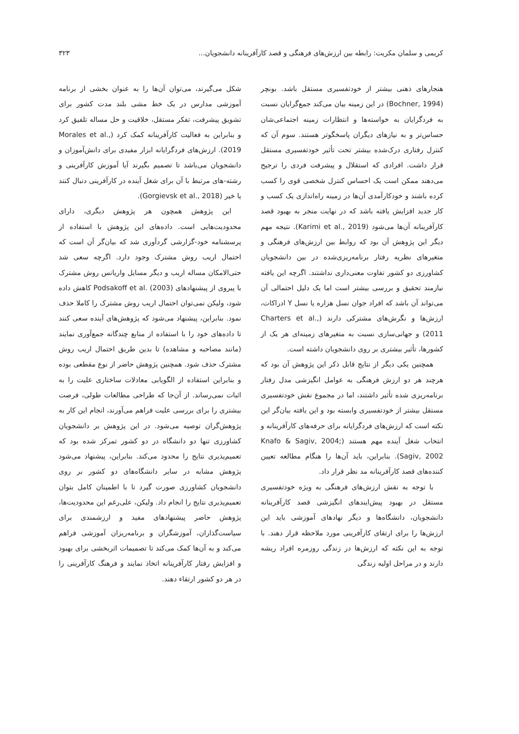کریمی و سلمان مکریت: رابطه بین ارزش‌های فرهنگی و قصد کارآفرینانه دانشجویان... ۳۲۳
هنجارهای ذهنی بیشتر از خودتفسیری مستقل باشد. بونچر (Bochner, 1994) در این زمینه بیان می‌کند جمع‌گرایان نسبت به فردگرایان به خواسته‌ها و انتظارات زمینه اجتماعی‌شان حساس‌تر و به نیازهای دیگران پاسخگوتر هستند. سوم آن که کنترل رفتاری درک‌شده بیشتر تحت تأثیر خودتفسیری مستقل قرار داشت. افرادی که استقلال و پیشرفت فردی را ترجیح می‌دهند ممکن است یک احساس کنترل شخصی قوی را کسب کرده باشند و خودکارآمدی آن‌ها در زمینه راه‌اندازی یک کسب و کار جدید افزایش یافته باشد که در نهایت منجر به بهبود قصد کارآفرینانه آن‌ها می‌شود (Karimi et al., 2019). نتیجه مهم دیگر این پژوهش آن بود که روابط بین ارزش‌های فرهنگی و متغیرهای نظریه رفتار برنامه‌ریزی‌شده در بین دانشجویان کشاورزی دو کشور تفاوت معنی‌داری نداشتند. اگرچه این یافته نیازمند تحقیق و بررسی بیشتر است اما یک دلیل احتمالی آن می‌تواند آن باشد که افراد جوان نسل هزاره یا نسل Y ادراکات، ارزش‌ها و نگرش‌های مشترکی دارند (Charters et al., 2011) و جهانی‌سازی نسبت به متغیرهای زمینه‌ای هر یک از کشورها، تأثیر بیشتری بر روی دانشجویان داشته است.
همچنین یکی دیگر از نتایج قابل ذکر این پژوهش آن بود که هرچند هر دو ارزش فرهنگی به عوامل انگیزشی مدل رفتار برنامه‌ریزی شده تأثیر داشتند، اما در مجموع نقش خودتفسیری مستقل بیشتر از خودتفسیری وابسته بود و این یافته بیان‌گر این نکته است که ارزش‌های فردگرایانه برای حرفه‌های کارآفرینانه و انتخاب شغل آینده مهم هستند (Knafo & Sagiv, 2004; Sagiv, 2002). بنابراین، باید آن‌ها را هنگام مطالعه تعیین کننده‌های قصد کارآفرینانه مد نظر قرار داد.
با توجه به نقش ارزش‌های فرهنگی به ویژه خودتفسیری مستقل در بهبود پیش‌ایندهای انگیزشی قصد کارآفرینانه دانشجویان، دانشگاه‌ها و دیگر نهادهای آموزشی باید این ارزش‌ها را برای ارتقای کارآفرینی مورد ملاحظه قرار دهند. با توجه به این نکته که ارزش‌ها در زندگی روزمره افراد ریشه دارند و در مراحل اولیه زندگی
شکل می‌گیرند، می‌توان آن‌ها را به عنوان بخشی از برنامه آموزشی مدارس در یک خط مشی بلند مدت کشور برای تشویق پیشرفت، تفکر مستقل، خلاقیت و حل مساله تلفیق کرد و بنابراین به فعالیت کارآفرینانه کمک کرد (Morales et al., 2019). ارزش‌های فردگرایانه ابزار مفیدی برای دانش‌آموزان و دانشجویان می‌باشد تا تصمیم بگیرند آیا آموزش کارآفرینی و رشته-های مرتبط با آن برای شغل آینده در کارآفرینی دنبال کنند یا خیر (Gorgievsk et al., 2018).
این پژوهش همچون هر پژوهش دیگری، دارای محدودیت‌هایی است. داده‌های این پژوهش با استفاده از پرسشنامه خود-گزارشی گردآوری شد که بیان‌گر آن است که احتمال اریب روش مشترک وجود دارد. اگرچه سعی شد حتی‌الامکان مساله اریب و دیگر مسایل واریانس روش مشترک با پیروی از پیشنهادهای Podsakoff et al. (2003) کاهش داده شود، ولیکن نمی‌توان احتمال اریب روش مشترک را کاملا حذف نمود. بنابراین، پیشنهاد می‌شود که پژوهش‌های آینده سعی کنند تا داده‌های خود را با استفاده از منابع چندگانه جمع‌آوری نمایند (مانند مصاحبه و مشاهده) تا بدین طریق احتمال اریب روش مشترک حذف شود. همچنین پژوهش حاضر از نوع مقطعی بوده و بنابراین استفاده از الگویابی معادلات ساختاری علیت را به اثبات نمی‌رساند. از آن‌جا که طراحی مطالعات طولی، فرصت بیشتری را برای بررسی علیت فراهم می‌آورند، انجام این کار به پژوهش‌گران توصیه می‌شود. در این پژوهش بر دانشجویان کشاورزی تنها دو دانشگاه در دو کشور تمرکز شده بود که تعمیم‌پذیری نتایج را محدود می‌کند. بنابراین، پیشنهاد می‌شود پژوهش مشابه در سایر دانشگاه‌های دو کشور بر روی دانشجویان کشاورزی صورت گیرد تا با اطمینان کامل بتوان تعمیم‌پذیری نتایج را انجام داد. ولیکن، علی‌رغم این محدودیت‌ها، پژوهش حاضر پیشنهادهای مفید و ارزشمندی برای سیاست‌گذاران، آموزشگران و برنامه‌ریزان آموزشی فراهم می‌کند و به آن‌ها کمک می‌کند تا تصمیمات اثربخشی برای بهبود و افزایش رفتار کارآفرینانه اتخاذ نمایند و فرهنگ کارآفرینی را در هر دو کشور ارتقاء دهند.